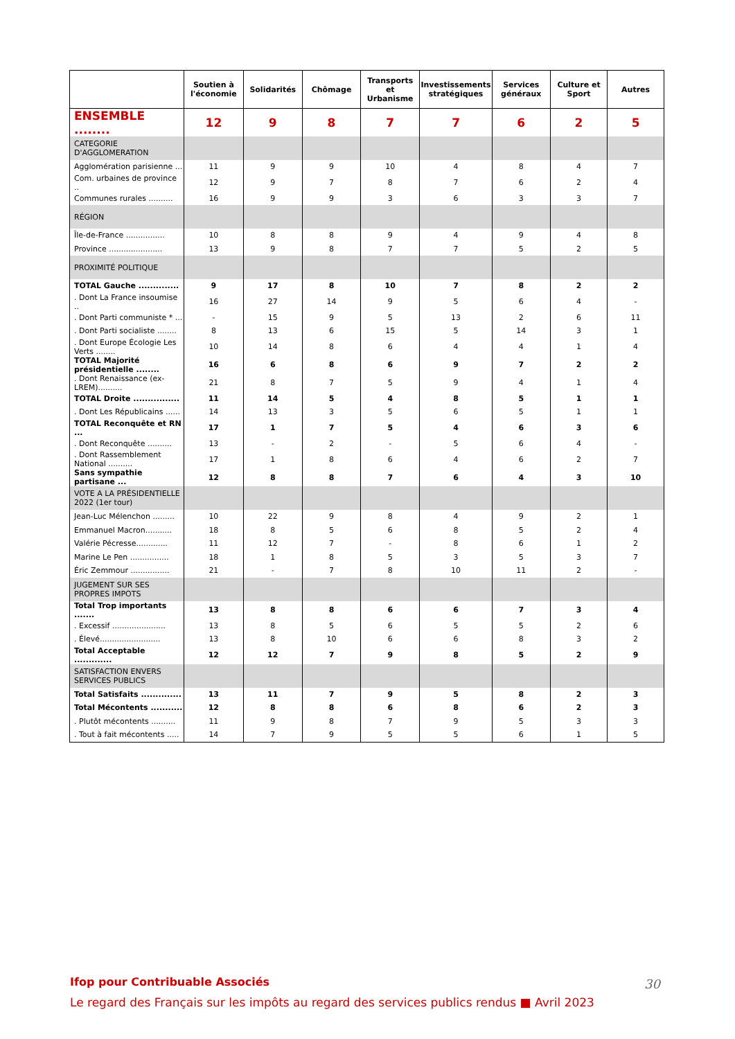| | Soutien à l'économie | Solidarités | Chômage | Transports et Urbanisme | Investissements stratégiques | Services généraux | Culture et Sport | Autres |
| --- | --- | --- | --- | --- | --- | --- | --- | --- |
| ENSEMBLE ........ | 12 | 9 | 8 | 7 | 7 | 6 | 2 | 5 |
| CATEGORIE D'AGGLOMERATION | | | | | | | | |
| Agglomération parisienne ... | 11 | 9 | 9 | 10 | 4 | 8 | 4 | 7 |
| Com. urbaines de province .. | 12 | 9 | 7 | 8 | 7 | 6 | 2 | 4 |
| Communes rurales .......... | 16 | 9 | 9 | 3 | 6 | 3 | 3 | 7 |
| RÉGION | | | | | | | | |
| Île-de-France ................ | 10 | 8 | 8 | 9 | 4 | 9 | 4 | 8 |
| Province ...................... | 13 | 9 | 8 | 7 | 7 | 5 | 2 | 5 |
| PROXIMITÉ POLITIQUE | | | | | | | | |
| TOTAL Gauche .............. | 9 | 17 | 8 | 10 | 7 | 8 | 2 | 2 |
| . Dont La France insoumise .. | 16 | 27 | 14 | 9 | 5 | 6 | 4 | - |
| . Dont Parti communiste * ... | - | 15 | 9 | 5 | 13 | 2 | 6 | 11 |
| . Dont Parti socialiste ........ | 8 | 13 | 6 | 15 | 5 | 14 | 3 | 1 |
| . Dont Europe Écologie Les Verts ........ | 10 | 14 | 8 | 6 | 4 | 4 | 1 | 4 |
| TOTAL Majorité présidentielle ........ | 16 | 6 | 8 | 6 | 9 | 7 | 2 | 2 |
| . Dont Renaissance (ex-LREM).......... | 21 | 8 | 7 | 5 | 9 | 4 | 1 | 4 |
| TOTAL Droite ................ | 11 | 14 | 5 | 4 | 8 | 5 | 1 | 1 |
| . Dont Les Républicains ...... | 14 | 13 | 3 | 5 | 6 | 5 | 1 | 1 |
| TOTAL Reconquête et RN ... | 17 | 1 | 7 | 5 | 4 | 6 | 3 | 6 |
| . Dont Reconquête .......... | 13 | - | 2 | - | 5 | 6 | 4 | - |
| . Dont Rassemblement National .......... | 17 | 1 | 8 | 6 | 4 | 6 | 2 | 7 |
| Sans sympathie partisane ... | 12 | 8 | 8 | 7 | 6 | 4 | 3 | 10 |
| VOTE A LA PRÉSIDENTIELLE 2022 (1er tour) | | | | | | | | |
| Jean-Luc Mélenchon ......... | 10 | 22 | 9 | 8 | 4 | 9 | 2 | 1 |
| Emmanuel Macron........... | 18 | 8 | 5 | 6 | 8 | 5 | 2 | 4 |
| Valérie Pécresse............. | 11 | 12 | 7 | - | 8 | 6 | 1 | 2 |
| Marine Le Pen ................ | 18 | 1 | 8 | 5 | 3 | 5 | 3 | 7 |
| Éric Zemmour ................ | 21 | - | 7 | 8 | 10 | 11 | 2 | - |
| JUGEMENT SUR SES PROPRES IMPOTS | | | | | | | | |
| Total Trop importants ....... | 13 | 8 | 8 | 6 | 6 | 7 | 3 | 4 |
| . Excessif ...................... | 13 | 8 | 5 | 6 | 5 | 5 | 2 | 6 |
| . Élevé......................... | 13 | 8 | 10 | 6 | 6 | 8 | 3 | 2 |
| Total Acceptable ............. | 12 | 12 | 7 | 9 | 8 | 5 | 2 | 9 |
| SATISFACTION ENVERS SERVICES PUBLICS | | | | | | | | |
| Total Satisfaits .............. | 13 | 11 | 7 | 9 | 5 | 8 | 2 | 3 |
| Total Mécontents ........... | 12 | 8 | 8 | 6 | 8 | 6 | 2 | 3 |
| . Plutôt mécontents .......... | 11 | 9 | 8 | 7 | 9 | 5 | 3 | 3 |
| . Tout à fait mécontents ..... | 14 | 7 | 9 | 5 | 5 | 6 | 1 | 5 |
Ifop pour Contribuable Associés
Le regard des Français sur les impôts au regard des services publics rendus ■ Avril 2023
30